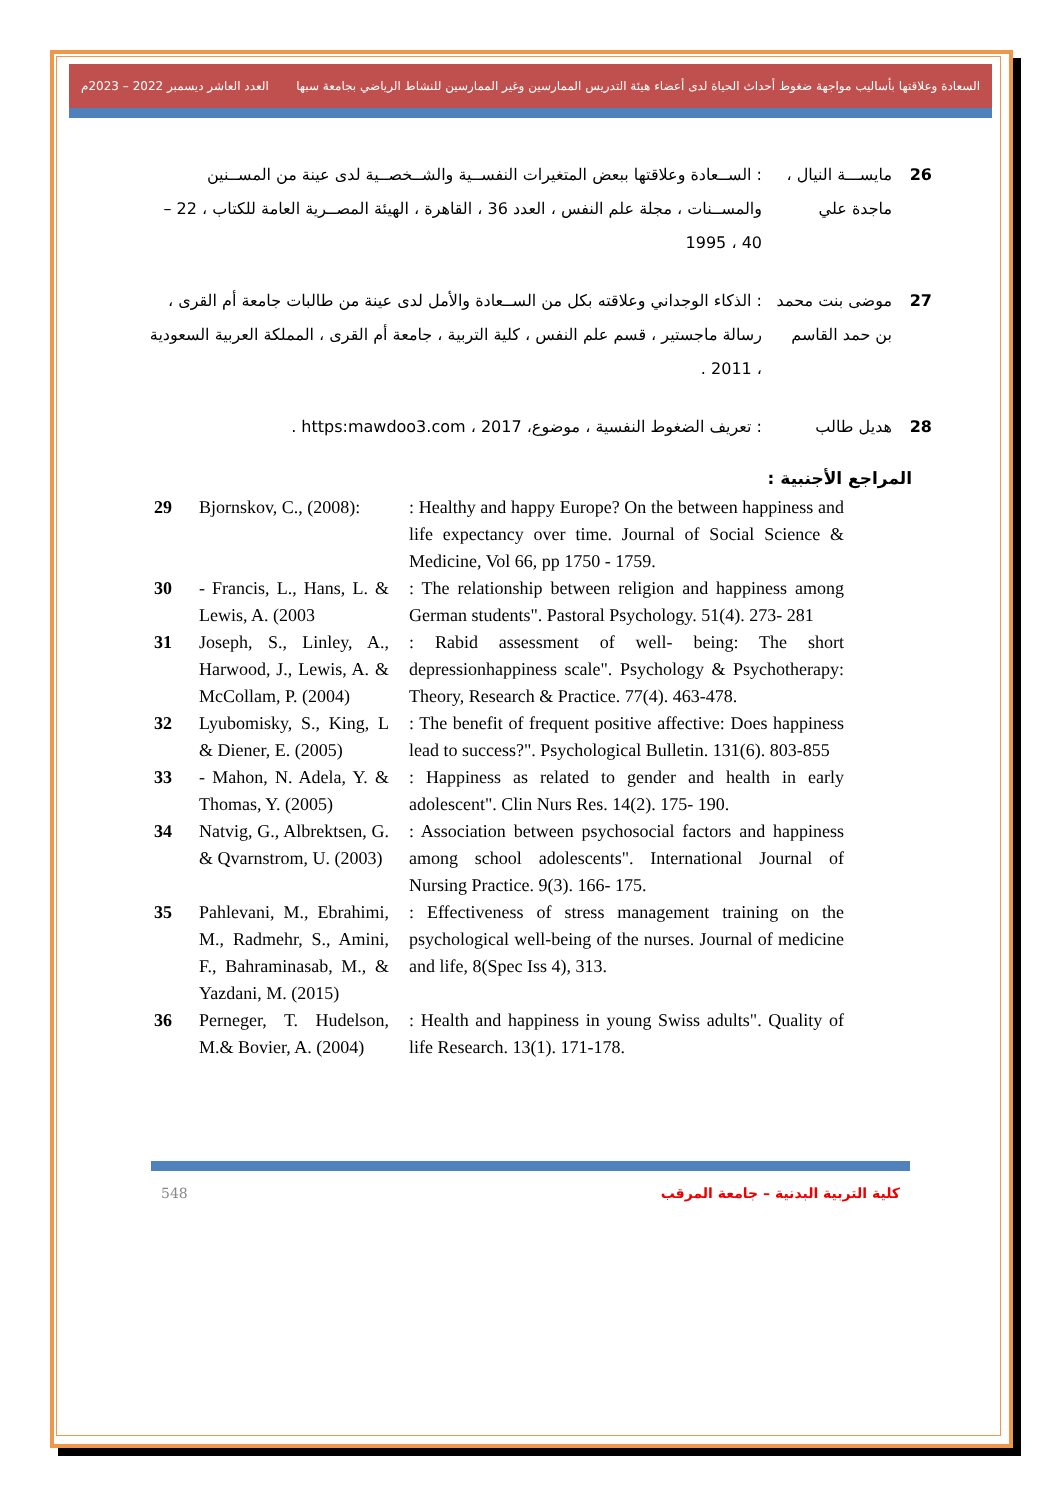السعادة وعلاقتها بأساليب مواجهة ضغوط أحداث الحياة لدى أعضاء هيئة التدريس الممارسين وغير الممارسين للنشاط الرياضي بجامعة سبها العدد العاشر ديسمبر 2022 – 2023م
26 مايســـة النيال ، ماجدة علي
: الســعادة وعلاقتها ببعض المتغيرات النفســية والشــخصــية لدى عينة من المســنين والمســنات ، مجلة علم النفس ، العدد 36 ، القاهرة ، الهيئة المصــرية العامة للكتاب ، 22 – 40 ، 1995
27 موضى بنت محمد بن حمد القاسم
: الذكاء الوجداني وعلاقته بكل من الســعادة والأمل لدى عينة من طالبات جامعة أم القرى ، رسالة ماجستير ، قسم علم النفس ، كلية التربية ، جامعة أم القرى ، المملكة العربية السعودية ، 2011 .
28 هديل طالب : تعريف الضغوط النفسية ، موضوع، https:mawdoo3.com ، 2017 .
المراجع الأجنبية :
| 29 | Bjornskov, C., (2008): | : Healthy and happy Europe? On the between happiness and life expectancy over time. Journal of Social Science & Medicine, Vol 66, pp 1750 - 1759. |
| 30 | - Francis, L., Hans, L. & Lewis, A. (2003 | : The relationship between religion and happiness among German students". Pastoral Psychology. 51(4). 273- 281 |
| 31 | Joseph, S., Linley, A., Harwood, J., Lewis, A. & McCollam, P. (2004) | : Rabid assessment of well- being: The short depressionhappiness scale". Psychology & Psychotherapy: Theory, Research & Practice. 77(4). 463-478. |
| 32 | Lyubomisky, S., King, L & Diener, E. (2005) | : The benefit of frequent positive affective: Does happiness lead to success?". Psychological Bulletin. 131(6). 803-855 |
| 33 | - Mahon, N. Adela, Y. & Thomas, Y. (2005) | : Happiness as related to gender and health in early adolescent". Clin Nurs Res. 14(2). 175- 190. |
| 34 | Natvig, G., Albrektsen, G. & Qvarnstrom, U. (2003) | : Association between psychosocial factors and happiness among school adolescents". International Journal of Nursing Practice. 9(3). 166- 175. |
| 35 | Pahlevani, M., Ebrahimi, M., Radmehr, S., Amini, F., Bahraminasab, M., & Yazdani, M. (2015) | : Effectiveness of stress management training on the psychological well-being of the nurses. Journal of medicine and life, 8(Spec Iss 4), 313. |
| 36 | Perneger, T. Hudelson, M.& Bovier, A. (2004) | : Health and happiness in young Swiss adults". Quality of life Research. 13(1). 171-178. |
548 كلية التربية البدنية – جامعة المرقب